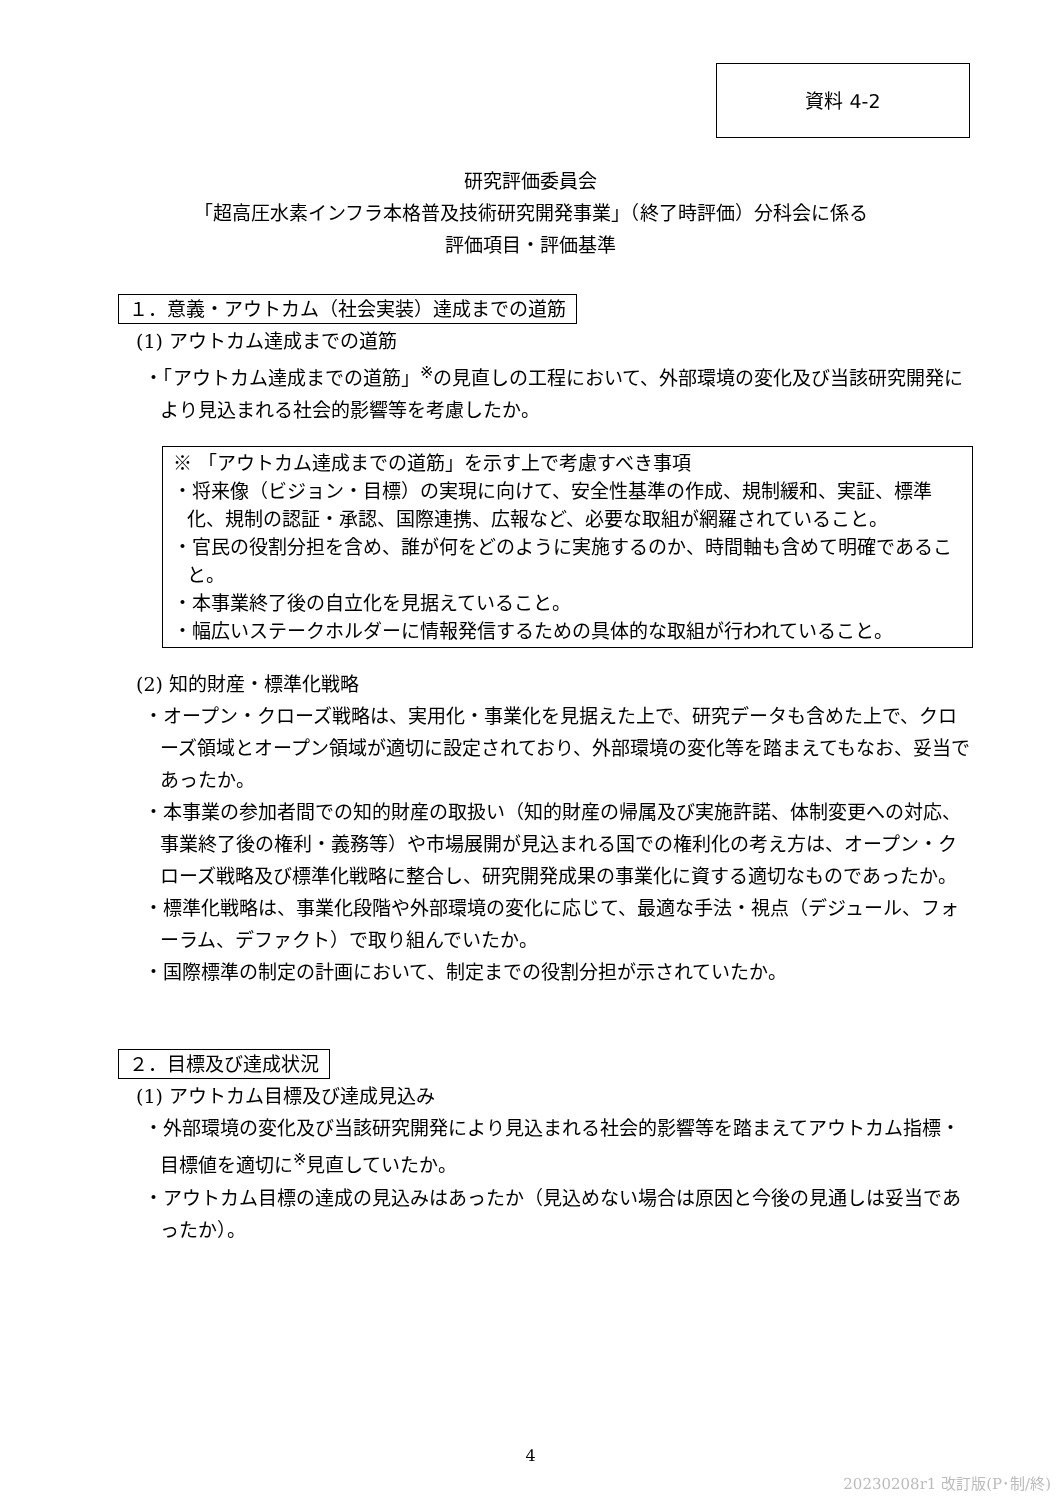資料 4-2
研究評価委員会
「超高圧水素インフラ本格普及技術研究開発事業」（終了時評価）分科会に係る
評価項目・評価基準
１．意義・アウトカム（社会実装）達成までの道筋
(1) アウトカム達成までの道筋
・「アウトカム達成までの道筋」<sup>※</sup>の見直しの工程において、外部環境の変化及び当該研究開発により見込まれる社会的影響等を考慮したか。
※ 「アウトカム達成までの道筋」を示す上で考慮すべき事項
・将来像（ビジョン・目標）の実現に向けて、安全性基準の作成、規制緩和、実証、標準化、規制の認証・承認、国際連携、広報など、必要な取組が網羅されていること。
・官民の役割分担を含め、誰が何をどのように実施するのか、時間軸も含めて明確であること。
・本事業終了後の自立化を見据えていること。
・幅広いステークホルダーに情報発信するための具体的な取組が行われていること。
(2) 知的財産・標準化戦略
・オープン・クローズ戦略は、実用化・事業化を見据えた上で、研究データも含めた上で、クローズ領域とオープン領域が適切に設定されており、外部環境の変化等を踏まえてもなお、妥当であったか。
・本事業の参加者間での知的財産の取扱い（知的財産の帰属及び実施許諾、体制変更への対応、事業終了後の権利・義務等）や市場展開が見込まれる国での権利化の考え方は、オープン・クローズ戦略及び標準化戦略に整合し、研究開発成果の事業化に資する適切なものであったか。
・標準化戦略は、事業化段階や外部環境の変化に応じて、最適な手法・視点（デジュール、フォーラム、デファクト）で取り組んでいたか。
・国際標準の制定の計画において、制定までの役割分担が示されていたか。
２．目標及び達成状況
(1) アウトカム目標及び達成見込み
・外部環境の変化及び当該研究開発により見込まれる社会的影響等を踏まえてアウトカム指標・目標値を適切に<sup>※</sup>見直していたか。
・アウトカム目標の達成の見込みはあったか（見込めない場合は原因と今後の見通しは妥当であったか）。
4
20230208r1 改訂版(P･制/終)